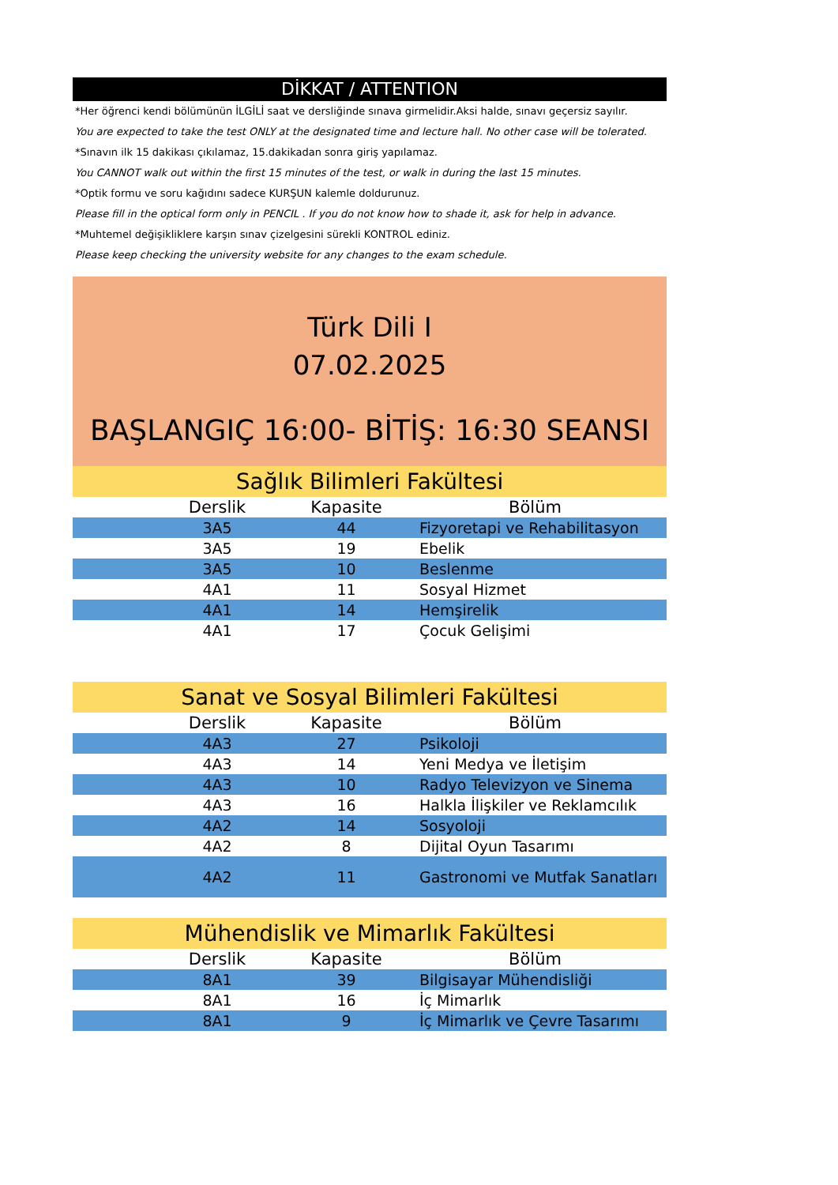DİKKAT / ATTENTION
*Her öğrenci kendi bölümünün İLGİLİ saat ve dersliğinde sınava girmelidir.Aksi halde, sınavı geçersiz sayılır.
You are expected to take the test ONLY at the designated time and lecture hall. No other case will be tolerated.
*Sınavın ilk 15 dakikası çıkılamaz, 15.dakikadan sonra giriş yapılamaz.
You CANNOT walk out within the first 15 minutes of the test, or walk in during the last 15 minutes.
*Optik formu ve soru kağıdını sadece KURŞUN kalemle doldurunuz.
Please fill in the optical form only in PENCIL . If you do not know how to shade it, ask for help in advance.
*Muhtemel değişikliklere karşın sınav çizelgesini sürekli KONTROL ediniz.
Please keep checking the university website for any changes to the exam schedule.
Türk Dili I
07.02.2025
BAŞLANGIÇ 16:00- BİTİŞ: 16:30 SEANSI
Sağlık Bilimleri Fakültesi
| Derslik | Kapasite | Bölüm |
| --- | --- | --- |
| 3A5 | 44 | Fizyoretapi ve Rehabilitasyon |
| 3A5 | 19 | Ebelik |
| 3A5 | 10 | Beslenme |
| 4A1 | 11 | Sosyal Hizmet |
| 4A1 | 14 | Hemşirelik |
| 4A1 | 17 | Çocuk Gelişimi |
Sanat ve Sosyal Bilimleri Fakültesi
| Derslik | Kapasite | Bölüm |
| --- | --- | --- |
| 4A3 | 27 | Psikoloji |
| 4A3 | 14 | Yeni Medya ve İletişim |
| 4A3 | 10 | Radyo Televizyon ve Sinema |
| 4A3 | 16 | Halkla İlişkiler ve Reklamcılık |
| 4A2 | 14 | Sosyoloji |
| 4A2 | 8 | Dijital Oyun Tasarımı |
| 4A2 | 11 | Gastronomi ve Mutfak Sanatları |
Mühendislik ve Mimarlık Fakültesi
| Derslik | Kapasite | Bölüm |
| --- | --- | --- |
| 8A1 | 39 | Bilgisayar Mühendisliği |
| 8A1 | 16 | İç Mimarlık |
| 8A1 | 9 | İç Mimarlık ve Çevre Tasarımı |